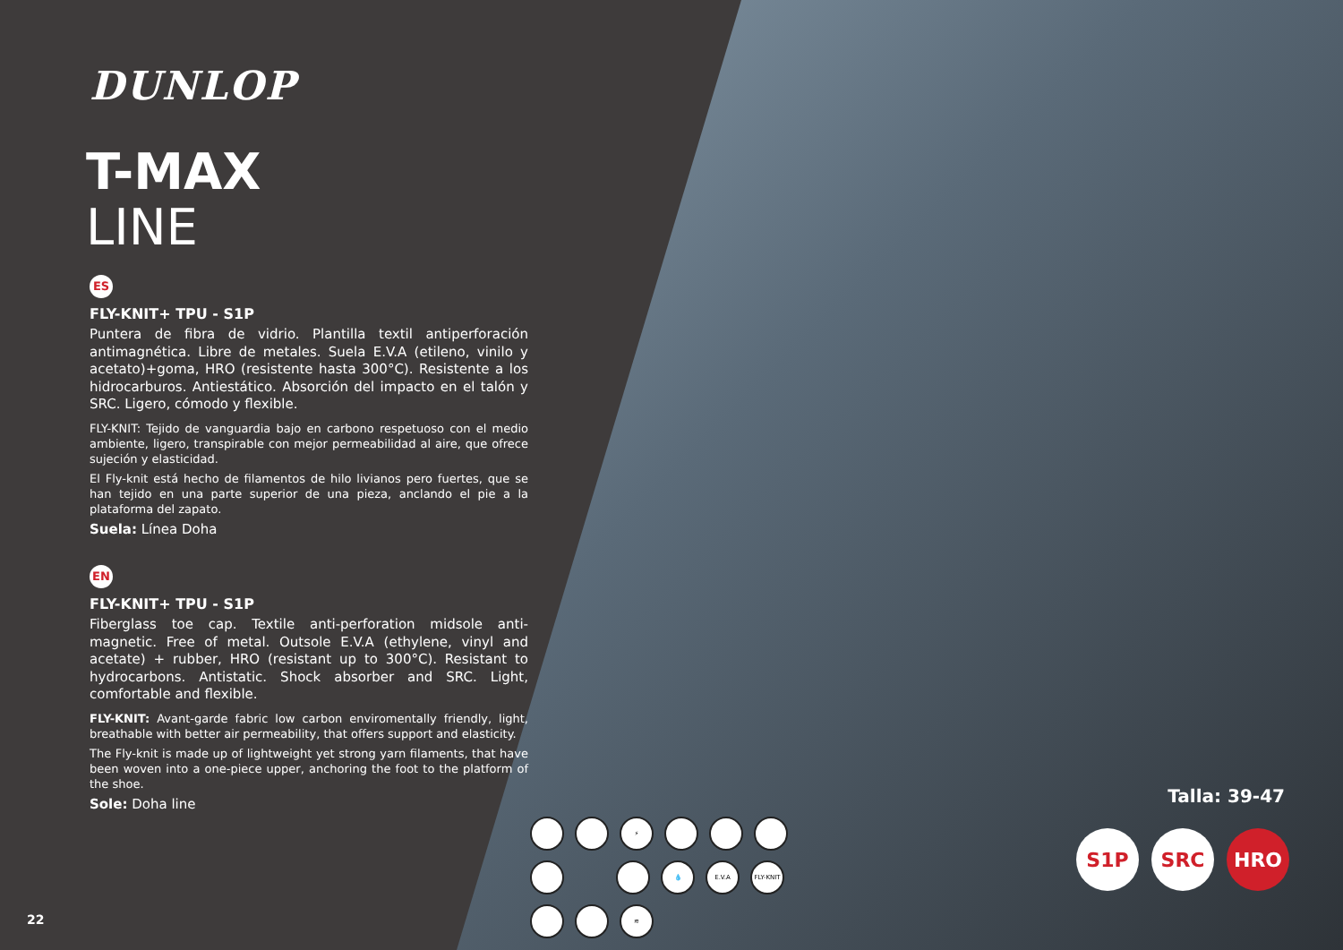DUNLOP
T-MAX
LINE
ES
FLY-KNIT+ TPU - S1P
Puntera de fibra de vidrio. Plantilla textil antiperforación antimagnética. Libre de metales. Suela E.V.A (etileno, vinilo y acetato)+goma, HRO (resistente hasta 300°C). Resistente a los hidrocarburos. Antiestático. Absorción del impacto en el talón y SRC. Ligero, cómodo y flexible.
FLY-KNIT: Tejido de vanguardia bajo en carbono respetuoso con el medio ambiente, ligero, transpirable con mejor permeabilidad al aire, que ofrece sujeción y elasticidad.
El Fly-knit está hecho de filamentos de hilo livianos pero fuertes, que se han tejido en una parte superior de una pieza, anclando el pie a la plataforma del zapato.
Suela: Línea Doha
EN
FLY-KNIT+ TPU - S1P
Fiberglass toe cap. Textile anti-perforation midsole anti-magnetic. Free of metal. Outsole E.V.A (ethylene, vinyl and acetate) + rubber, HRO (resistant up to 300°C). Resistant to hydrocarbons. Antistatic. Shock absorber and SRC. Light, comfortable and flexible.
FLY-KNIT: Avant-garde fabric low carbon enviromentally friendly, light, breathable with better air permeability, that offers support and elasticity.
The Fly-knit is made up of lightweight yet strong yarn filaments, that have been woven into a one-piece upper, anchoring the foot to the platform of the shoe.
Sole: Doha line
22
⚡
💧
E.V.A
FLY-KNIT
≋
Talla: 39-47
S1P SRC HRO